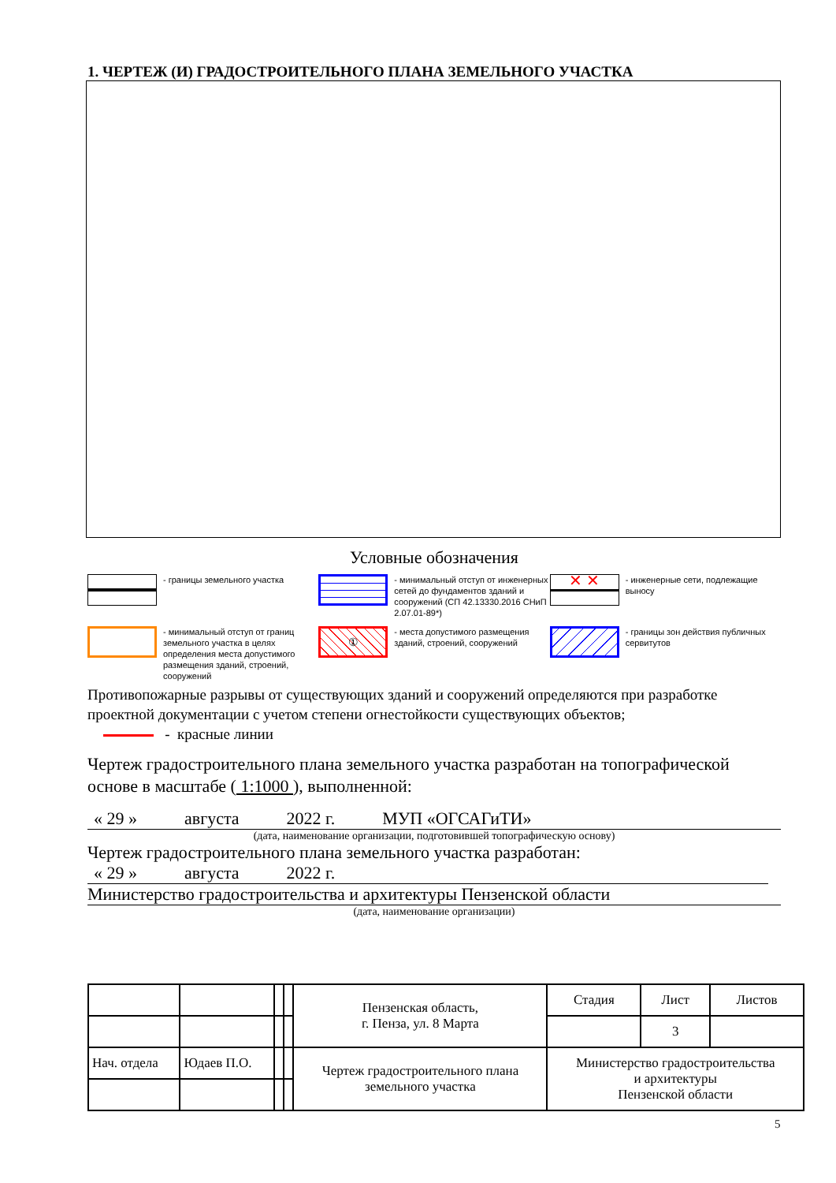1. ЧЕРТЕЖ (И) ГРАДОСТРОИТЕЛЬНОГО ПЛАНА ЗЕМЕЛЬНОГО УЧАСТКА
Условные обозначения
- границы земельного участка
- минимальный отступ от инженерных сетей до фундаментов зданий и сооружений (СП 42.13330.2016 СНиП 2.07.01-89*)
✕ ✕
- инженерные сети, подлежащие выносу
- минимальный отступ от границ земельного участка в целях определения места допустимого размещения зданий, строений, сооружений
①
- места допустимого размещения зданий, строений, сооружений
- границы зон действия публичных сервитутов
Противопожарные разрывы от существующих зданий и сооружений определяются при разработке проектной документации с учетом степени огнестойкости существующих объектов;
- красные линии
Чертеж градостроительного плана земельного участка разработан на топографической основе в масштабе ( 1:1000 ), выполненной:
« 29 » августа 2022 г. МУП «ОГСАГиТИ»
(дата, наименование организации, подготовившей топографическую основу)
Чертеж градостроительного плана земельного участка разработан:
« 29 » августа 2022 г.
Министерство градостроительства и архитектуры Пензенской области
(дата, наименование организации)
| | | | | Пензенская область, г. Пенза, ул. 8 Марта | Стадия | Лист | Листов |
| | | | | | | 3 | |
| Нач. отдела | Юдаев П.О. | | | Чертеж градостроительного плана земельного участка | Министерство градостроительства и архитектуры Пензенской области | | |
5